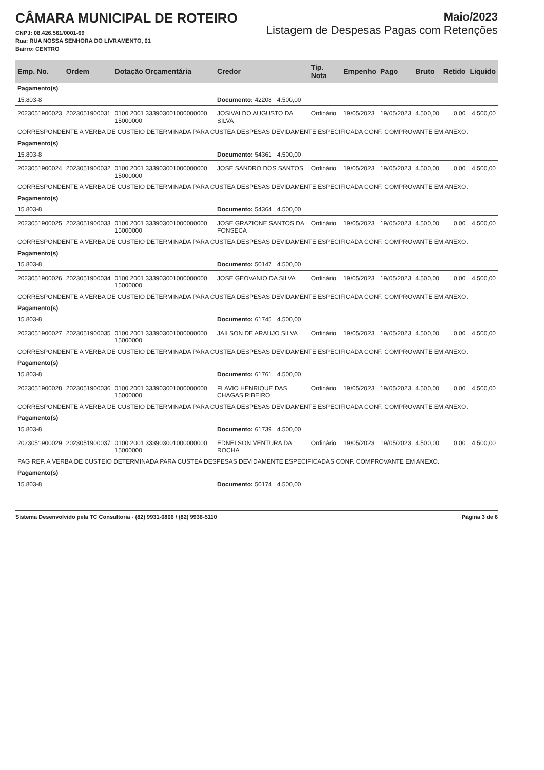CÂMARA MUNICIPAL DE ROTEIRO
CNPJ: 08.426.561/0001-69
Rua: RUA NOSSA SENHORA DO LIVRAMENTO, 01
Bairro: CENTRO
Maio/2023
Listagem de Despesas Pagas com Retenções
| Emp. No. | Ordem | Dotação Orçamentária | Credor | Tip. Nota | Empenho | Pago | Bruto | Retido | Liquido |
| --- | --- | --- | --- | --- | --- | --- | --- | --- | --- |
| Pagamento(s) | | | | | | | | | |
| 15.803-8 | | | Documento: 42208 4.500,00 | | | | | | |
| 2023051900023 | 2023051900031 | 0100 2001 333903001000000000 15000000 | JOSIVALDO AUGUSTO DA SILVA | Ordinário | 19/05/2023 | 19/05/2023 | 4.500,00 | 0,00 | 4.500,00 |
| CORRESPONDENTE A VERBA DE CUSTEIO DETERMINADA PARA CUSTEA DESPESAS DEVIDAMENTE ESPECIFICADA CONF. COMPROVANTE EM ANEXO. | | | | | | | | | |
| Pagamento(s) | | | | | | | | | |
| 15.803-8 | | | Documento: 54361 4.500,00 | | | | | | |
| 2023051900024 | 2023051900032 | 0100 2001 333903001000000000 15000000 | JOSE SANDRO DOS SANTOS | Ordinário | 19/05/2023 | 19/05/2023 | 4.500,00 | 0,00 | 4.500,00 |
| CORRESPONDENTE A VERBA DE CUSTEIO DETERMINADA PARA CUSTEA DESPESAS DEVIDAMENTE ESPECIFICADA CONF. COMPROVANTE EM ANEXO. | | | | | | | | | |
| Pagamento(s) | | | | | | | | | |
| 15.803-8 | | | Documento: 54364 4.500,00 | | | | | | |
| 2023051900025 | 2023051900033 | 0100 2001 333903001000000000 15000000 | JOSE GRAZIONE SANTOS DA FONSECA | Ordinário | 19/05/2023 | 19/05/2023 | 4.500,00 | 0,00 | 4.500,00 |
| CORRESPONDENTE A VERBA DE CUSTEIO DETERMINADA PARA CUSTEA DESPESAS DEVIDAMENTE ESPECIFICADA CONF. COMPROVANTE EM ANEXO. | | | | | | | | | |
| Pagamento(s) | | | | | | | | | |
| 15.803-8 | | | Documento: 50147 4.500,00 | | | | | | |
| 2023051900026 | 2023051900034 | 0100 2001 333903001000000000 15000000 | JOSE GEOVANIO DA SILVA | Ordinário | 19/05/2023 | 19/05/2023 | 4.500,00 | 0,00 | 4.500,00 |
| CORRESPONDENTE A VERBA DE CUSTEIO DETERMINADA PARA CUSTEA DESPESAS DEVIDAMENTE ESPECIFICADA CONF. COMPROVANTE EM ANEXO. | | | | | | | | | |
| Pagamento(s) | | | | | | | | | |
| 15.803-8 | | | Documento: 61745 4.500,00 | | | | | | |
| 2023051900027 | 2023051900035 | 0100 2001 333903001000000000 15000000 | JAILSON DE ARAUJO SILVA | Ordinário | 19/05/2023 | 19/05/2023 | 4.500,00 | 0,00 | 4.500,00 |
| CORRESPONDENTE A VERBA DE CUSTEIO DETERMINADA PARA CUSTEA DESPESAS DEVIDAMENTE ESPECIFICADA CONF. COMPROVANTE EM ANEXO. | | | | | | | | | |
| Pagamento(s) | | | | | | | | | |
| 15.803-8 | | | Documento: 61761 4.500,00 | | | | | | |
| 2023051900028 | 2023051900036 | 0100 2001 333903001000000000 15000000 | FLAVIO HENRIQUE DAS CHAGAS RIBEIRO | Ordinário | 19/05/2023 | 19/05/2023 | 4.500,00 | 0,00 | 4.500,00 |
| CORRESPONDENTE A VERBA DE CUSTEIO DETERMINADA PARA CUSTEA DESPESAS DEVIDAMENTE ESPECIFICADA CONF. COMPROVANTE EM ANEXO. | | | | | | | | | |
| Pagamento(s) | | | | | | | | | |
| 15.803-8 | | | Documento: 61739 4.500,00 | | | | | | |
| 2023051900029 | 2023051900037 | 0100 2001 333903001000000000 15000000 | EDNELSON VENTURA DA ROCHA | Ordinário | 19/05/2023 | 19/05/2023 | 4.500,00 | 0,00 | 4.500,00 |
| PAG REF. A VERBA DE CUSTEIO DETERMINADA PARA CUSTEA DESPESAS DEVIDAMENTE ESPECIFICADAS CONF. COMPROVANTE EM ANEXO. | | | | | | | | | |
| Pagamento(s) | | | | | | | | | |
| 15.803-8 | | | Documento: 50174 4.500,00 | | | | | | |
Sistema Desenvolvido pela TC Consultoria - (82) 9931-0806 / (82) 9936-5110 Página 3 de 6